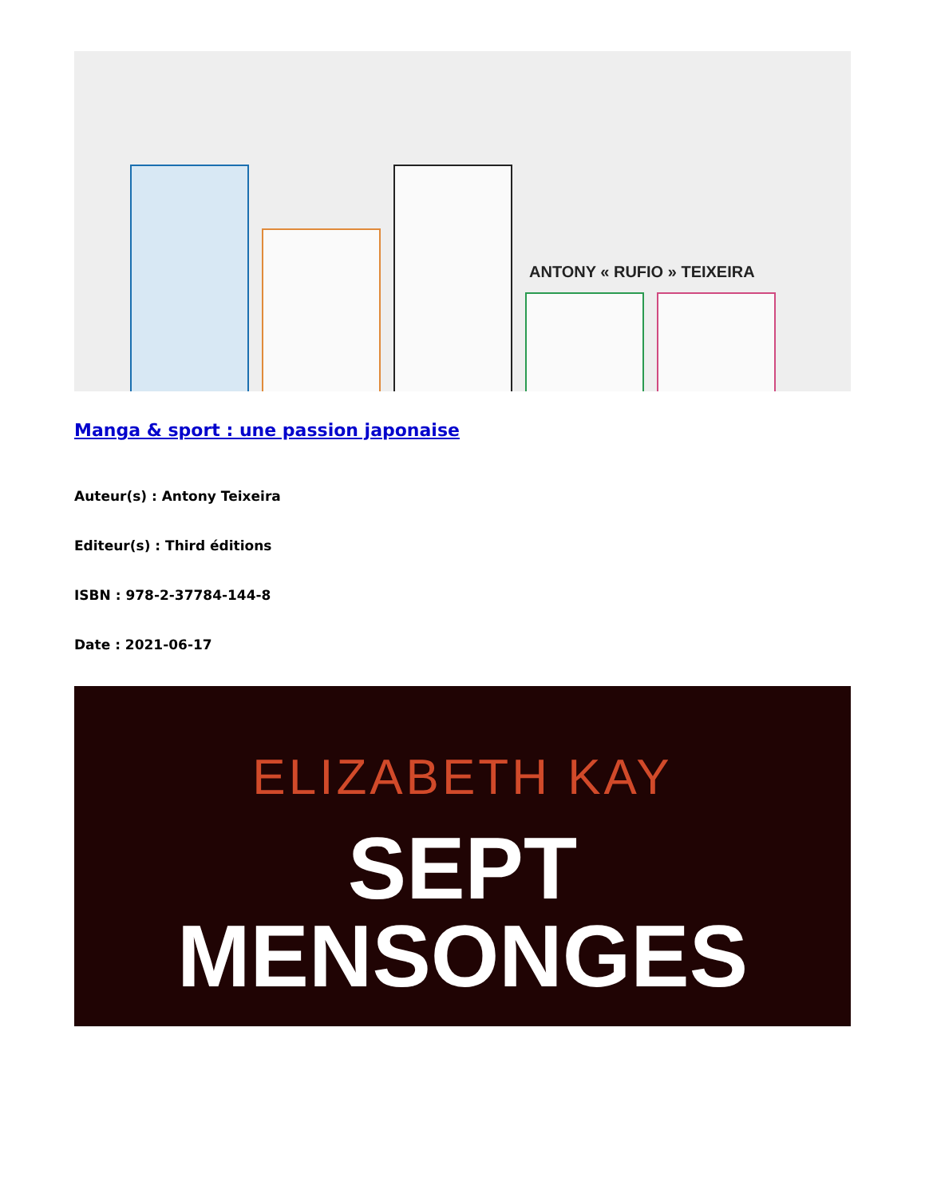ANTONY « RUFIO » TEIXEIRA
Manga & sport : une passion japonaise
Auteur(s) : Antony Teixeira
Editeur(s) : Third éditions
ISBN : 978-2-37784-144-8
Date : 2021-06-17
ELIZABETH KAY
SEPT
MENSONGES